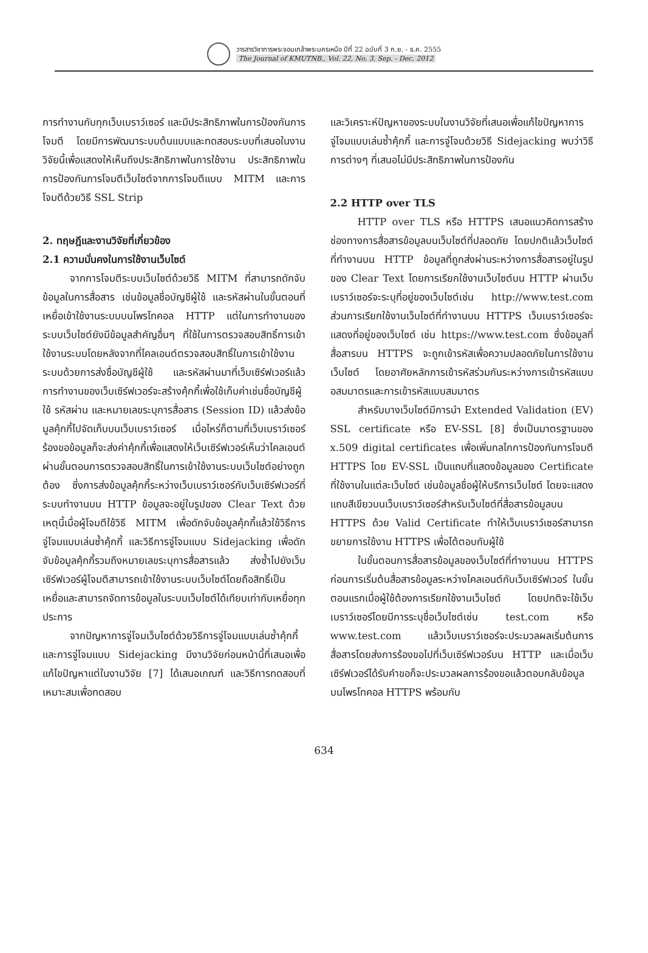วารสารวิชาการพระจอมเกล้าพระนครเหนือ ปีที่ 22 ฉบับที่ 3 ก.ย. - ธ.ค. 2555
The Journal of KMUTNB., Vol. 22, No. 3, Sep. - Dec. 2012
การทำงานกับทุกเว็บเบราว์เซอร์ และมีประสิทธิภาพในการป้องกันการโจมตี โดยมีการพัฒนาระบบต้นแบบและทดสอบระบบที่เสนอในงานวิจัยนี้เพื่อแสดงให้เห็นถึงประสิทธิภาพในการใช้งาน ประสิทธิภาพในการป้องกันการโจมตีเว็บไซต์จากการโจมตีแบบ MITM และการโจมตีด้วยวิธี SSL Strip
2. ทฤษฎีและงานวิจัยที่เกี่ยวข้อง
2.1 ความมั่นคงในการใช้งานเว็บไซต์
จากการโจมตีระบบเว็บไซต์ด้วยวิธี MITM ที่สามารถดักจับข้อมูลในการสื่อสาร เช่นข้อมูลชื่อบัญชีผู้ใช้ และรหัสผ่านในขั้นตอนที่เหยื่อเข้าใช้งานระบบบนโพรโทคอล HTTP แต่ในการทำงานของระบบเว็บไซต์ยังมีข้อมูลสำคัญอื่นๆ ที่ใช้ในการตรวจสอบสิทธิ์การเข้าใช้งานระบบโดยหลังจากที่ไคลเอนต์ตรวจสอบสิทธิ์ในการเข้าใช้งานระบบด้วยการส่งชื่อบัญชีผู้ใช้ และรหัสผ่านมาที่เว็บเซิร์ฟเวอร์แล้ว การทำงานของเว็บเซิร์ฟเวอร์จะสร้างคุ้กกี้เพื่อใช้เก็บค่าเช่นชื่อบัญชีผู้ใช้ รหัสผ่าน และหมายเลขระบุการสื่อสาร (Session ID) แล้วส่งข้อมูลคุ้กกี้ไปจัดเก็บบนเว็บเบราว์เซอร์ เมื่อไหร่ก็ตามที่เว็บเบราว์เซอร์ร้องขอข้อมูลก็จะส่งค่าคุ้กกี้เพื่อแสดงให้เว็บเซิร์ฟเวอร์เห็นว่าไคลเอนต์ผ่านขั้นตอนการตรวจสอบสิทธิ์ในการเข้าใช้งานระบบเว็บไซต์อย่างถูกต้อง ซึ่งการส่งข้อมูลคุ้กกี้ระหว่างเว็บเบราว์เซอร์กับเว็บเซิร์ฟเวอร์ที่ระบบทำงานบน HTTP ข้อมูลจะอยู่ในรูปของ Clear Text ด้วยเหตุนี้เมื่อผู้โจมตีใช้วิธี MITM เพื่อดักจับข้อมูลคุ้กกี้แล้วใช้วิธีการจู่โจมแบบเล่นซ้ำคุ้กกี้ และวิธีการจู่โจมแบบ Sidejacking เพื่อดักจับข้อมูลคุ้กกี้รวมถึงหมายเลขระบุการสื่อสารแล้ว ส่งซ้ำไปยังเว็บเซิร์ฟเวอร์ผู้โจมตีสามารถเข้าใช้งานระบบเว็บไซต์โดยถือสิทธิ์เป็นเหยื่อและสามารถจัดการข้อมูลในระบบเว็บไซต์ได้เทียบเท่ากับเหยื่อทุกประการ
จากปัญหาการจู่โจมเว็บไซต์ด้วยวิธีการจู่โจมแบบเล่นซ้ำคุ้กกี้และการจู่โจมแบบ Sidejacking มีงานวิจัยก่อนหน้านี้ที่เสนอเพื่อแก้ไขปัญหาแต่ในงานวิจัย [7] ได้เสนอเกณฑ์ และวิธีการทดสอบที่เหมาะสมเพื่อทดสอบ
และวิเคราะห์ปัญหาของระบบในงานวิจัยที่เสนอเพื่อแก้ไขปัญหาการจู่โจมแบบเล่นซ้ำคุ้กกี้ และการจู่โจมด้วยวิธี Sidejacking พบว่าวิธีการต่างๆ ที่เสนอไม่มีประสิทธิภาพในการป้องกัน
2.2 HTTP over TLS
HTTP over TLS หรือ HTTPS เสนอแนวคิดการสร้างช่องทางการสื่อสารข้อมูลบนเว็บไซต์ที่ปลอดภัย โดยปกติแล้วเว็บไซต์ที่ทำงานบน HTTP ข้อมูลที่ถูกส่งผ่านระหว่างการสื่อสารอยู่ในรูปของ Clear Text โดยการเรียกใช้งานเว็บไซต์บน HTTP ผ่านเว็บเบราว์เซอร์จะระบุที่อยู่ของเว็บไซต์เช่น http://www.test.com ส่วนการเรียกใช้งานเว็บไซต์ที่ทำงานบน HTTPS เว็บเบราว์เซอร์จะแสดงที่อยู่ของเว็บไซต์ เช่น https://www.test.com ซึ่งข้อมูลที่สื่อสารบน HTTPS จะถูกเข้ารหัสเพื่อความปลอดภัยในการใช้งานเว็บไซต์ โดยอาศัยหลักการเข้ารหัสร่วมกันระหว่างการเข้ารหัสแบบอสมมาตรและการเข้ารหัสแบบสมมาตร
สำหรับบางเว็บไซต์มีการนำ Extended Validation (EV) SSL certificate หรือ EV-SSL [8] ซึ่งเป็นมาตรฐานของ x.509 digital certificates เพื่อเพิ่มกลไกการป้องกันการโจมตี HTTPS โดย EV-SSL เป็นแถบที่แสดงข้อมูลของ Certificate ที่ใช้งานในแต่ละเว็บไซต์ เช่นข้อมูลชื่อผู้ให้บริการเว็บไซต์ โดยจะแสดงแถบสีเขียวบนเว็บเบราว์เซอร์สำหรับเว็บไซต์ที่สื่อสารข้อมูลบน HTTPS ด้วย Valid Certificate ทำให้เว็บเบราว์เซอร์สามารถขยายการใช้งาน HTTPS เพื่อโต้ตอบกับผู้ใช้
ในขั้นตอนการสื่อสารข้อมูลของเว็บไซต์ที่ทำงานบน HTTPS ก่อนการเริ่มต้นสื่อสารข้อมูลระหว่างไคลเอนต์กับเว็บเซิร์ฟเวอร์ ในขั้นตอนแรกเมื่อผู้ใช้ต้องการเรียกใช้งานเว็บไซต์ โดยปกติจะใช้เว็บเบราว์เซอร์โดยมีการระบุชื่อเว็บไซต์เช่น test.com หรือ www.test.com แล้วเว็บเบราว์เซอร์จะประมวลผลเริ่มต้นการสื่อสารโดยส่งการร้องขอไปที่เว็บเซิร์ฟเวอร์บน HTTP และเมื่อเว็บเซิร์ฟเวอร์ได้รับคำขอก็จะประมวลผลการร้องขอแล้วตอบกลับข้อมูลบนโพรโทคอล HTTPS พร้อมกับ
634